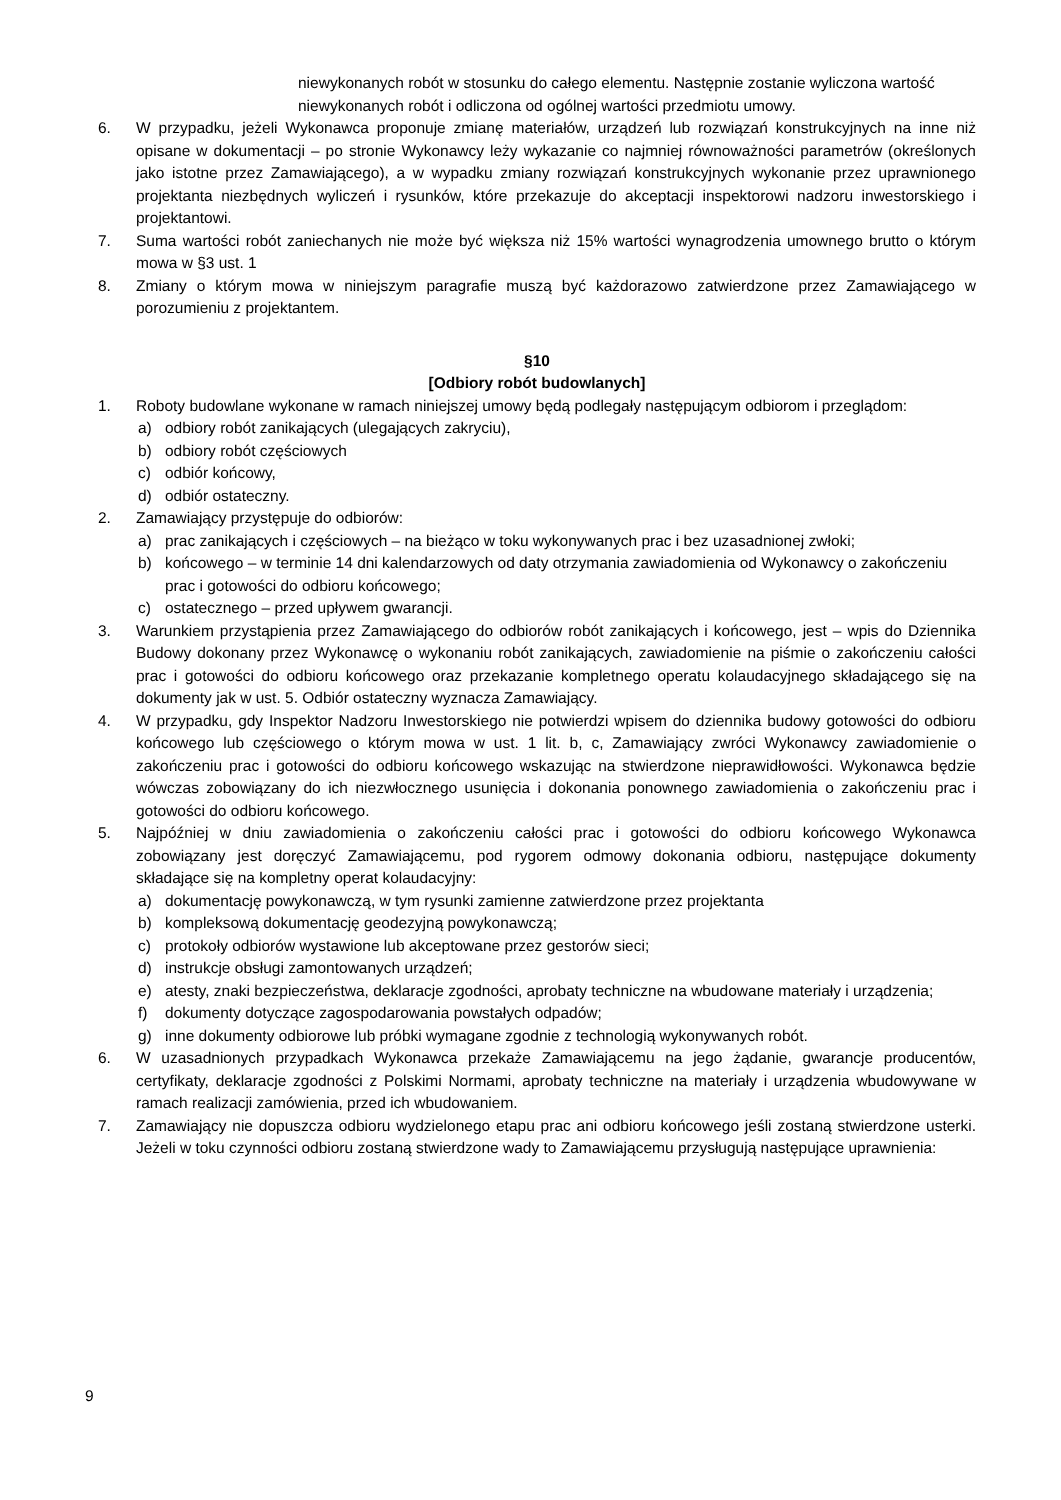niewykonanych robót w stosunku do całego elementu. Następnie zostanie wyliczona wartość niewykonanych robót i odliczona od ogólnej wartości przedmiotu umowy.
6. W przypadku, jeżeli Wykonawca proponuje zmianę materiałów, urządzeń lub rozwiązań konstrukcyjnych na inne niż opisane w dokumentacji – po stronie Wykonawcy leży wykazanie co najmniej równoważności parametrów (określonych jako istotne przez Zamawiającego), a w wypadku zmiany rozwiązań konstrukcyjnych wykonanie przez uprawnionego projektanta niezbędnych wyliczeń i rysunków, które przekazuje do akceptacji inspektorowi nadzoru inwestorskiego i projektantowi.
7. Suma wartości robót zaniechanych nie może być większa niż 15% wartości wynagrodzenia umownego brutto o którym mowa w §3 ust. 1
8. Zmiany o którym mowa w niniejszym paragrafie muszą być każdorazowo zatwierdzone przez Zamawiającego w porozumieniu z projektantem.
§10
[Odbiory robót budowlanych]
1. Roboty budowlane wykonane w ramach niniejszej umowy będą podlegały następującym odbiorom i przeglądom:
a) odbiory robót zanikających (ulegających zakryciu),
b) odbiory robót częściowych
c) odbiór końcowy,
d) odbiór ostateczny.
2. Zamawiający przystępuje do odbiorów:
a) prac zanikających i częściowych – na bieżąco w toku wykonywanych prac i bez uzasadnionej zwłoki;
b) końcowego – w terminie 14 dni kalendarzowych od daty otrzymania zawiadomienia od Wykonawcy o zakończeniu prac i gotowości do odbioru końcowego;
c) ostatecznego – przed upływem gwarancji.
3. Warunkiem przystąpienia przez Zamawiającego do odbiorów robót zanikających i końcowego, jest – wpis do Dziennika Budowy dokonany przez Wykonawcę o wykonaniu robót zanikających, zawiadomienie na piśmie o zakończeniu całości prac i gotowości do odbioru końcowego oraz przekazanie kompletnego operatu kolaudacyjnego składającego się na dokumenty jak w ust. 5. Odbiór ostateczny wyznacza Zamawiający.
4. W przypadku, gdy Inspektor Nadzoru Inwestorskiego nie potwierdzi wpisem do dziennika budowy gotowości do odbioru końcowego lub częściowego o którym mowa w ust. 1 lit. b, c, Zamawiający zwróci Wykonawcy zawiadomienie o zakończeniu prac i gotowości do odbioru końcowego wskazując na stwierdzone nieprawidłowości. Wykonawca będzie wówczas zobowiązany do ich niezwłocznego usunięcia i dokonania ponownego zawiadomienia o zakończeniu prac i gotowości do odbioru końcowego.
5. Najpóźniej w dniu zawiadomienia o zakończeniu całości prac i gotowości do odbioru końcowego Wykonawca zobowiązany jest doręczyć Zamawiającemu, pod rygorem odmowy dokonania odbioru, następujące dokumenty składające się na kompletny operat kolaudacyjny:
a) dokumentację powykonawczą, w tym rysunki zamienne zatwierdzone przez projektanta
b) kompleksową dokumentację geodezyjną powykonawczą;
c) protokoły odbiorów wystawione lub akceptowane przez gestorów sieci;
d) instrukcje obsługi zamontowanych urządzeń;
e) atesty, znaki bezpieczeństwa, deklaracje zgodności, aprobaty techniczne na wbudowane materiały i urządzenia;
f) dokumenty dotyczące zagospodarowania powstałych odpadów;
g) inne dokumenty odbiorowe lub próbki wymagane zgodnie z technologią wykonywanych robót.
6. W uzasadnionych przypadkach Wykonawca przekaże Zamawiającemu na jego żądanie, gwarancje producentów, certyfikaty, deklaracje zgodności z Polskimi Normami, aprobaty techniczne na materiały i urządzenia wbudowywane w ramach realizacji zamówienia, przed ich wbudowaniem.
7. Zamawiający nie dopuszcza odbioru wydzielonego etapu prac ani odbioru końcowego jeśli zostaną stwierdzone usterki. Jeżeli w toku czynności odbioru zostaną stwierdzone wady to Zamawiającemu przysługują następujące uprawnienia:
9